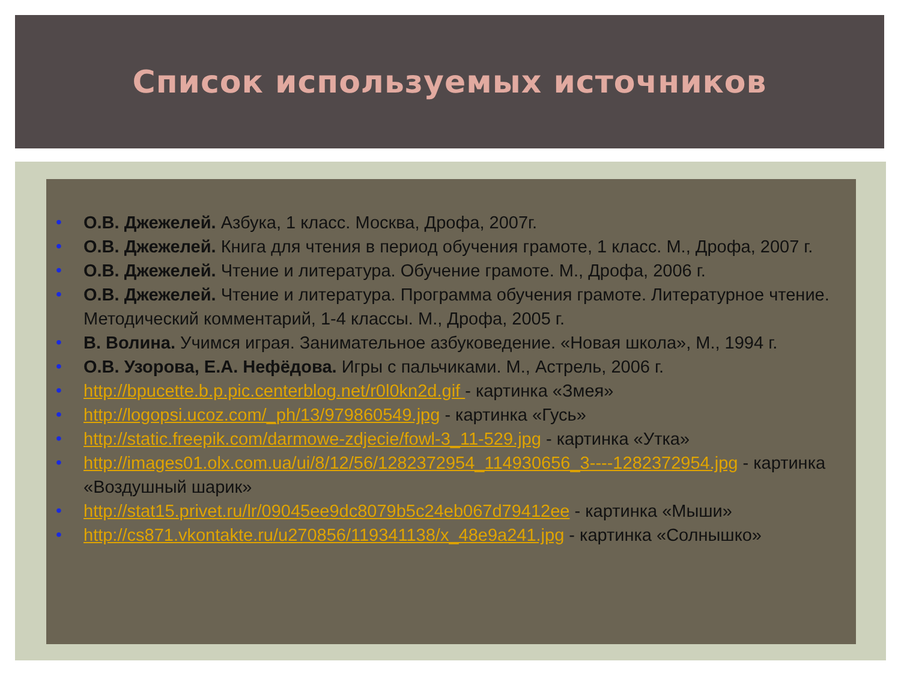Список используемых источников
• О.В. Джежелей. Азбука, 1 класс. Москва, Дрофа, 2007г.
• О.В. Джежелей. Книга для чтения в период обучения грамоте, 1 класс. М., Дрофа, 2007 г.
• О.В. Джежелей. Чтение и литература. Обучение грамоте. М., Дрофа, 2006 г.
• О.В. Джежелей. Чтение и литература. Программа обучения грамоте. Литературное чтение. Методический комментарий, 1-4 классы. М., Дрофа, 2005 г.
• В. Волина. Учимся играя. Занимательное азбуковедение. «Новая школа», М., 1994 г.
• О.В. Узорова, Е.А. Нефёдова. Игры с пальчиками. М., Астрель, 2006 г.
• http://bpucette.b.p.pic.centerblog.net/r0l0kn2d.gif - картинка «Змея»
• http://logopsi.ucoz.com/_ph/13/979860549.jpg - картинка «Гусь»
• http://static.freepik.com/darmowe-zdjecie/fowl-3_11-529.jpg - картинка «Утка»
• http://images01.olx.com.ua/ui/8/12/56/1282372954_114930656_3----1282372954.jpg - картинка «Воздушный шарик»
• http://stat15.privet.ru/lr/09045ee9dc8079b5c24eb067d79412ee - картинка «Мыши»
• http://cs871.vkontakte.ru/u270856/119341138/x_48e9a241.jpg - картинка «Солнышко»